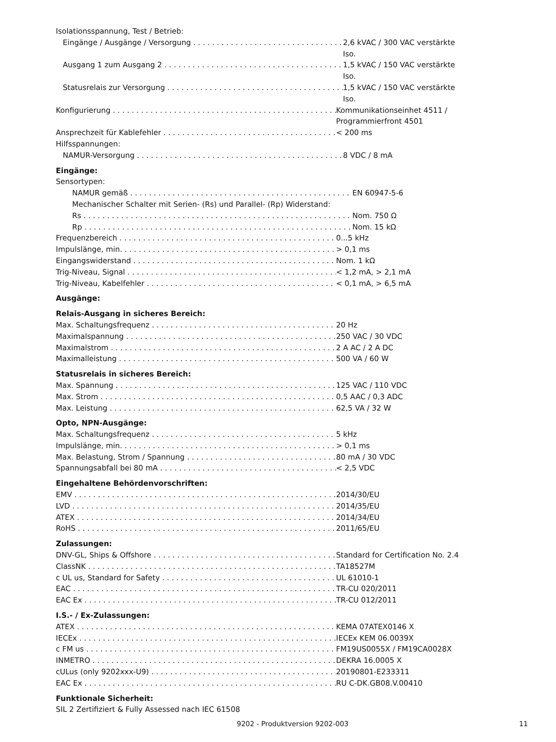Isolationsspannung, Test / Betrieb:
Eingänge / Ausgänge / Versorgung 2,6 kVAC / 300 VAC verstärkte Iso.
Ausgang 1 zum Ausgang 2 1,5 kVAC / 150 VAC verstärkte Iso.
Statusrelais zur Versorgung 1,5 kVAC / 150 VAC verstärkte Iso.
Konfigurierung Kommunikationseinhet 4511 /
Programmierfront 4501
Ansprechzeit für Kablefehler < 200 ms
Hilfsspannungen:
NAMUR-Versorgung 8 VDC / 8 mA
Eingänge:
Sensortypen:
NAMUR gemäß EN 60947-5-6
Mechanischer Schalter mit Serien- (Rs) und Parallel- (Rp) Widerstand:
Rs Nom. 750 Ω
Rp Nom. 15 kΩ
Frequenzbereich 0...5 kHz
Impulslänge, min. > 0,1 ms
Eingangswiderstand Nom. 1 kΩ
Trig-Niveau, Signal < 1,2 mA, > 2,1 mA
Trig-Niveau, Kabelfehler < 0,1 mA, > 6,5 mA
Ausgänge:
Relais-Ausgang in sicheres Bereich:
Max. Schaltungsfrequenz 20 Hz
Maximalspannung 250 VAC / 30 VDC
Maximalstrom 2 A AC / 2 A DC
Maximalleistung 500 VA / 60 W
Statusrelais in sicheres Bereich:
Max. Spannung 125 VAC / 110 VDC
Max. Strom 0,5 AAC / 0,3 ADC
Max. Leistung 62,5 VA / 32 W
Opto, NPN-Ausgänge:
Max. Schaltungsfrequenz 5 kHz
Impulslänge, min. > 0,1 ms
Max. Belastung, Strom / Spannung 80 mA / 30 VDC
Spannungsabfall bei 80 mA < 2,5 VDC
Eingehaltene Behördenvorschriften:
EMV 2014/30/EU
LVD 2014/35/EU
ATEX 2014/34/EU
RoHS 2011/65/EU
Zulassungen:
DNV-GL, Ships & Offshore Standard for Certification No. 2.4
ClassNK TA18527M
c UL us, Standard for Safety UL 61010-1
EAC TR-CU 020/2011
EAC Ex TR-CU 012/2011
I.S.- / Ex-Zulassungen:
ATEX KEMA 07ATEX0146 X
IECEx IECEx KEM 06.0039X
c FM us FM19US0055X / FM19CA0028X
INMETRO DEKRA 16.0005 X
cULus (only 9202xxx-U9) 20190801-E233311
EAC Ex RU C-DK.GB08.V.00410
Funktionale Sicherheit:
SIL 2 Zertifiziert & Fully Assessed nach IEC 61508
9202 - Produktversion 9202-003 11